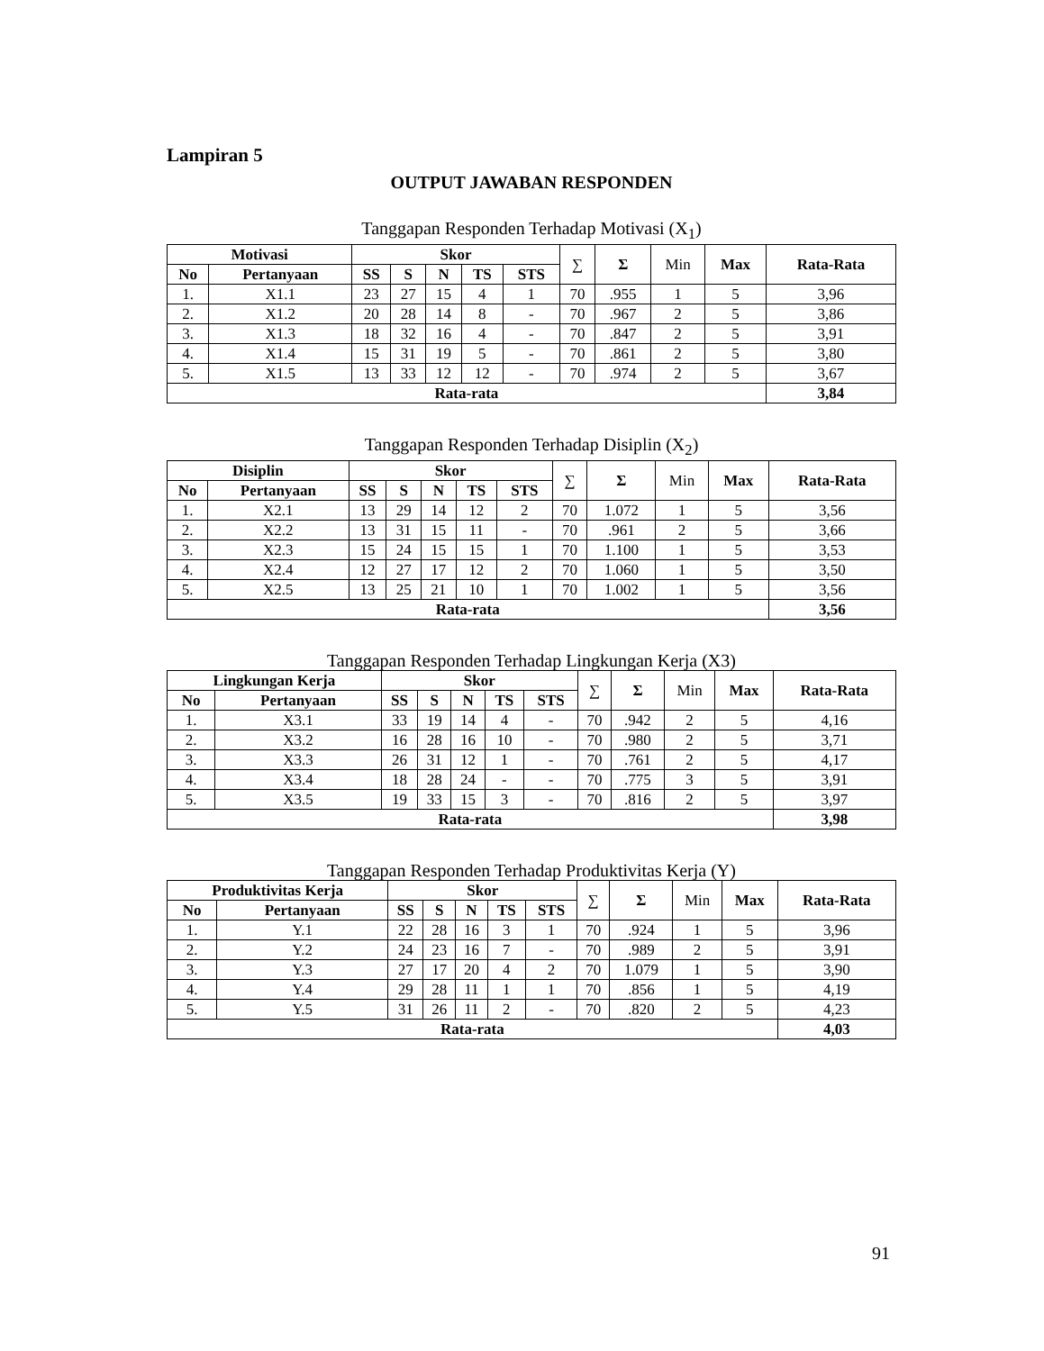Lampiran 5
OUTPUT JAWABAN RESPONDEN
Tanggapan Responden Terhadap Motivasi (X<sub>1</sub>)
| Motivasi | | Skor | | | | | ∑ | Σ | Min | Max | Rata-Rata |
| --- | --- | --- | --- | --- | --- | --- | --- | --- | --- | --- | --- |
| No | Pertanyaan | SS | S | N | TS | STS | | | | | |
| 1. | X1.1 | 23 | 27 | 15 | 4 | 1 | 70 | .955 | 1 | 5 | 3,96 |
| 2. | X1.2 | 20 | 28 | 14 | 8 | - | 70 | .967 | 2 | 5 | 3,86 |
| 3. | X1.3 | 18 | 32 | 16 | 4 | - | 70 | .847 | 2 | 5 | 3,91 |
| 4. | X1.4 | 15 | 31 | 19 | 5 | - | 70 | .861 | 2 | 5 | 3,80 |
| 5. | X1.5 | 13 | 33 | 12 | 12 | - | 70 | .974 | 2 | 5 | 3,67 |
| Rata-rata | | | | | | | | | | | 3,84 |
Tanggapan Responden Terhadap Disiplin (X<sub>2</sub>)
| Disiplin | | Skor | | | | | ∑ | Σ | Min | Max | Rata-Rata |
| --- | --- | --- | --- | --- | --- | --- | --- | --- | --- | --- | --- |
| No | Pertanyaan | SS | S | N | TS | STS | | | | | |
| 1. | X2.1 | 13 | 29 | 14 | 12 | 2 | 70 | 1.072 | 1 | 5 | 3,56 |
| 2. | X2.2 | 13 | 31 | 15 | 11 | - | 70 | .961 | 2 | 5 | 3,66 |
| 3. | X2.3 | 15 | 24 | 15 | 15 | 1 | 70 | 1.100 | 1 | 5 | 3,53 |
| 4. | X2.4 | 12 | 27 | 17 | 12 | 2 | 70 | 1.060 | 1 | 5 | 3,50 |
| 5. | X2.5 | 13 | 25 | 21 | 10 | 1 | 70 | 1.002 | 1 | 5 | 3,56 |
| Rata-rata | | | | | | | | | | | 3,56 |
Tanggapan Responden Terhadap Lingkungan Kerja (X3)
| Lingkungan Kerja | | Skor | | | | | ∑ | Σ | Min | Max | Rata-Rata |
| --- | --- | --- | --- | --- | --- | --- | --- | --- | --- | --- | --- |
| No | Pertanyaan | SS | S | N | TS | STS | | | | | |
| 1. | X3.1 | 33 | 19 | 14 | 4 | - | 70 | .942 | 2 | 5 | 4,16 |
| 2. | X3.2 | 16 | 28 | 16 | 10 | - | 70 | .980 | 2 | 5 | 3,71 |
| 3. | X3.3 | 26 | 31 | 12 | 1 | - | 70 | .761 | 2 | 5 | 4,17 |
| 4. | X3.4 | 18 | 28 | 24 | - | - | 70 | .775 | 3 | 5 | 3,91 |
| 5. | X3.5 | 19 | 33 | 15 | 3 | - | 70 | .816 | 2 | 5 | 3,97 |
| Rata-rata | | | | | | | | | | | 3,98 |
Tanggapan Responden Terhadap Produktivitas Kerja (Y)
| Produktivitas Kerja | | Skor | | | | | ∑ | Σ | Min | Max | Rata-Rata |
| --- | --- | --- | --- | --- | --- | --- | --- | --- | --- | --- | --- |
| No | Pertanyaan | SS | S | N | TS | STS | | | | | |
| 1. | Y.1 | 22 | 28 | 16 | 3 | 1 | 70 | .924 | 1 | 5 | 3,96 |
| 2. | Y.2 | 24 | 23 | 16 | 7 | - | 70 | .989 | 2 | 5 | 3,91 |
| 3. | Y.3 | 27 | 17 | 20 | 4 | 2 | 70 | 1.079 | 1 | 5 | 3,90 |
| 4. | Y.4 | 29 | 28 | 11 | 1 | 1 | 70 | .856 | 1 | 5 | 4,19 |
| 5. | Y.5 | 31 | 26 | 11 | 2 | - | 70 | .820 | 2 | 5 | 4,23 |
| Rata-rata | | | | | | | | | | | 4,03 |
91